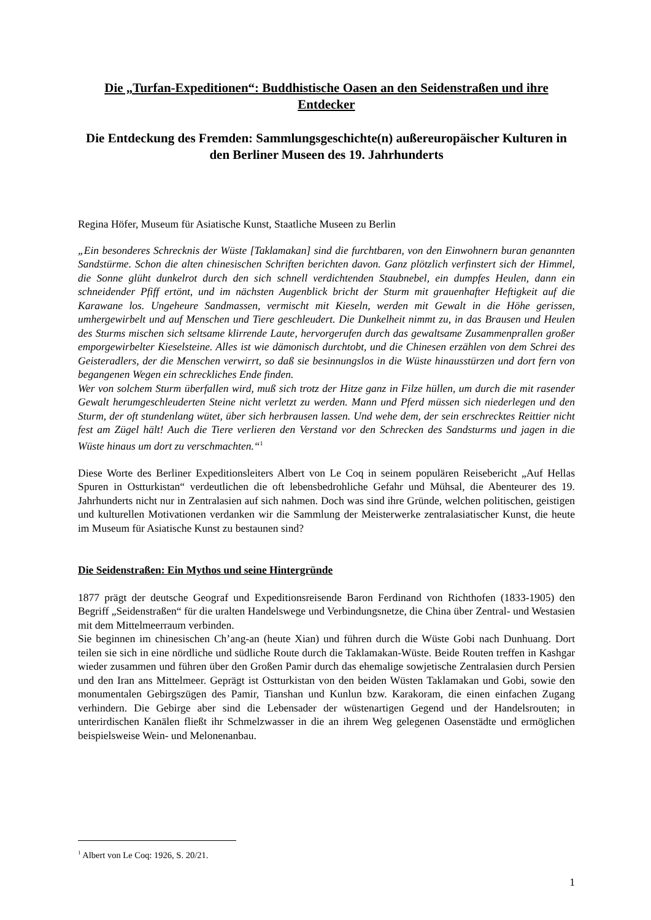Die „Turfan-Expeditionen“: Buddhistische Oasen an den Seidenstraßen und ihre Entdecker
Die Entdeckung des Fremden: Sammlungsgeschichte(n) außereuropäischer Kulturen in den Berliner Museen des 19. Jahrhunderts
Regina Höfer, Museum für Asiatische Kunst, Staatliche Museen zu Berlin
„Ein besonderes Schrecknis der Wüste [Taklamakan] sind die furchtbaren, von den Einwohnern buran genannten Sandstürme. Schon die alten chinesischen Schriften berichten davon. Ganz plötzlich verfinstert sich der Himmel, die Sonne glüht dunkelrot durch den sich schnell verdichtenden Staubnebel, ein dumpfes Heulen, dann ein schneidender Pfiff ertönt, und im nächsten Augenblick bricht der Sturm mit grauenhafter Heftigkeit auf die Karawane los. Ungeheure Sandmassen, vermischt mit Kieseln, werden mit Gewalt in die Höhe gerissen, umhergewirbelt und auf Menschen und Tiere geschleudert. Die Dunkelheit nimmt zu, in das Brausen und Heulen des Sturms mischen sich seltsame klirrende Laute, hervorgerufen durch das gewaltsame Zusammenprallen großer emporgewirbelter Kieselsteine. Alles ist wie dämonisch durchtobt, und die Chinesen erzählen von dem Schrei des Geisteradlers, der die Menschen verwirrt, so daß sie besinnungslos in die Wüste hinausstürzen und dort fern von begangenen Wegen ein schreckliches Ende finden.
Wer von solchem Sturm überfallen wird, muß sich trotz der Hitze ganz in Filze hüllen, um durch die mit rasender Gewalt herumgeschleuderten Steine nicht verletzt zu werden. Mann und Pferd müssen sich niederlegen und den Sturm, der oft stundenlang wütet, über sich herbrausen lassen. Und wehe dem, der sein erschrecktes Reittier nicht fest am Zügel hält! Auch die Tiere verlieren den Verstand vor den Schrecken des Sandsturms und jagen in die Wüste hinaus um dort zu verschmachten.“<sup>1</sup>
Diese Worte des Berliner Expeditionsleiters Albert von Le Coq in seinem populären Reisebericht „Auf Hellas Spuren in Ostturkistan“ verdeutlichen die oft lebensbedrohliche Gefahr und Mühsal, die Abenteurer des 19. Jahrhunderts nicht nur in Zentralasien auf sich nahmen. Doch was sind ihre Gründe, welchen politischen, geistigen und kulturellen Motivationen verdanken wir die Sammlung der Meisterwerke zentralasiatischer Kunst, die heute im Museum für Asiatische Kunst zu bestaunen sind?
Die Seidenstraßen: Ein Mythos und seine Hintergründe
1877 prägt der deutsche Geograf und Expeditionsreisende Baron Ferdinand von Richthofen (1833-1905) den Begriff „Seidenstraßen“ für die uralten Handelswege und Verbindungsnetze, die China über Zentral- und Westasien mit dem Mittelmeerraum verbinden.
Sie beginnen im chinesischen Ch’ang-an (heute Xian) und führen durch die Wüste Gobi nach Dunhuang. Dort teilen sie sich in eine nördliche und südliche Route durch die Taklamakan-Wüste. Beide Routen treffen in Kashgar wieder zusammen und führen über den Großen Pamir durch das ehemalige sowjetische Zentralasien durch Persien und den Iran ans Mittelmeer. Geprägt ist Ostturkistan von den beiden Wüsten Taklamakan und Gobi, sowie den monumentalen Gebirgszügen des Pamir, Tianshan und Kunlun bzw. Karakoram, die einen einfachen Zugang verhindern. Die Gebirge aber sind die Lebensader der wüstenartigen Gegend und der Handelsrouten; in unterirdischen Kanälen fließt ihr Schmelzwasser in die an ihrem Weg gelegenen Oasenstädte und ermöglichen beispielsweise Wein- und Melonenanbau.
<sup>1</sup> Albert von Le Coq: 1926, S. 20/21.
1